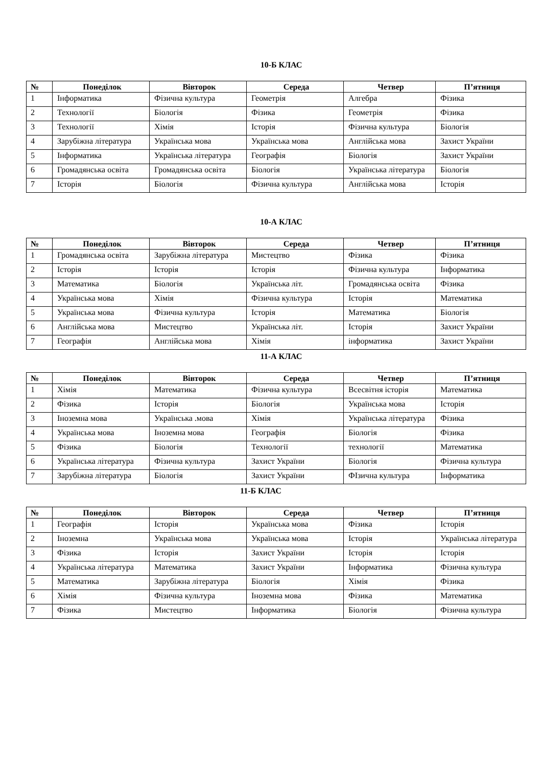10-Б КЛАС
| № | Понеділок | Вівторок | Середа | Четвер | П’ятниця |
| --- | --- | --- | --- | --- | --- |
| 1 | Інформатика | Фізична культура | Геометрія | Алгебра | Фізика |
| 2 | Технології | Біологія | Фізика | Геометрія | Фізика |
| 3 | Технології | Хімія | Історія | Фізична культура | Біологія |
| 4 | Зарубіжна література | Українська мова | Українська мова | Англійська мова | Захист України |
| 5 | Інформатика | Українська література | Географія | Біологія | Захист України |
| 6 | Громадянська освіта | Громадянська освіта | Біологія | Українська література | Біологія |
| 7 | Історія | Біологія | Фізична культура | Англійська мова | Історія |
10-А КЛАС
| № | Понеділок | Вівторок | Середа | Четвер | П’ятниця |
| --- | --- | --- | --- | --- | --- |
| 1 | Громадянська освіта | Зарубіжна література | Мистецтво | Фізика | Фізика |
| 2 | Історія | Історія | Історія | Фізична культура | Інформатика |
| 3 | Математика | Біологія | Українська літ. | Громадянська освіта | Фізика |
| 4 | Українська мова | Хімія | Фізична культура | Історія | Математика |
| 5 | Українська мова | Фізична культура | Історія | Математика | Біологія |
| 6 | Англійська мова | Мистецтво | Українська літ. | Історія | Захист України |
| 7 | Географія | Англійська мова | Хімія | інформатика | Захист України |
11-А КЛАС
| № | Понеділок | Вівторок | Середа | Четвер | П’ятниця |
| --- | --- | --- | --- | --- | --- |
| 1 | Хімія | Математика | Фізична культура | Всесвітня історія | Математика |
| 2 | Фізика | Історія | Біологія | Українська мова | Історія |
| 3 | Іноземна мова | Українська .мова | Хімія | Українська література | Фізика |
| 4 | Українська мова | Іноземна мова | Географія | Біологія | Фізика |
| 5 | Фізика | Біологія | Технології | технології | Математика |
| 6 | Українська література | Фізична культура | Захист України | Біологія | Фізична культура |
| 7 | Зарубіжна література | Біологія | Захист України | ФІзична культура | Інформатика |
11-Б КЛАС
| № | Понеділок | Вівторок | Середа | Четвер | П’ятниця |
| --- | --- | --- | --- | --- | --- |
| 1 | Географія | Історія | Українська мова | Фізика | Історія |
| 2 | Іноземна | Українська мова | Українська мова | Історія | Українська література |
| 3 | Фізика | Історія | Захист України | Історія | Історія |
| 4 | Українська література | Математика | Захист України | Інформатика | Фізична культура |
| 5 | Математика | Зарубіжна література | Біологія | Хімія | Фізика |
| 6 | Хімія | Фізична культура | Іноземна мова | Фізика | Математика |
| 7 | Фізика | Мистецтво | Інформатика | Біологія | Фізична культура |